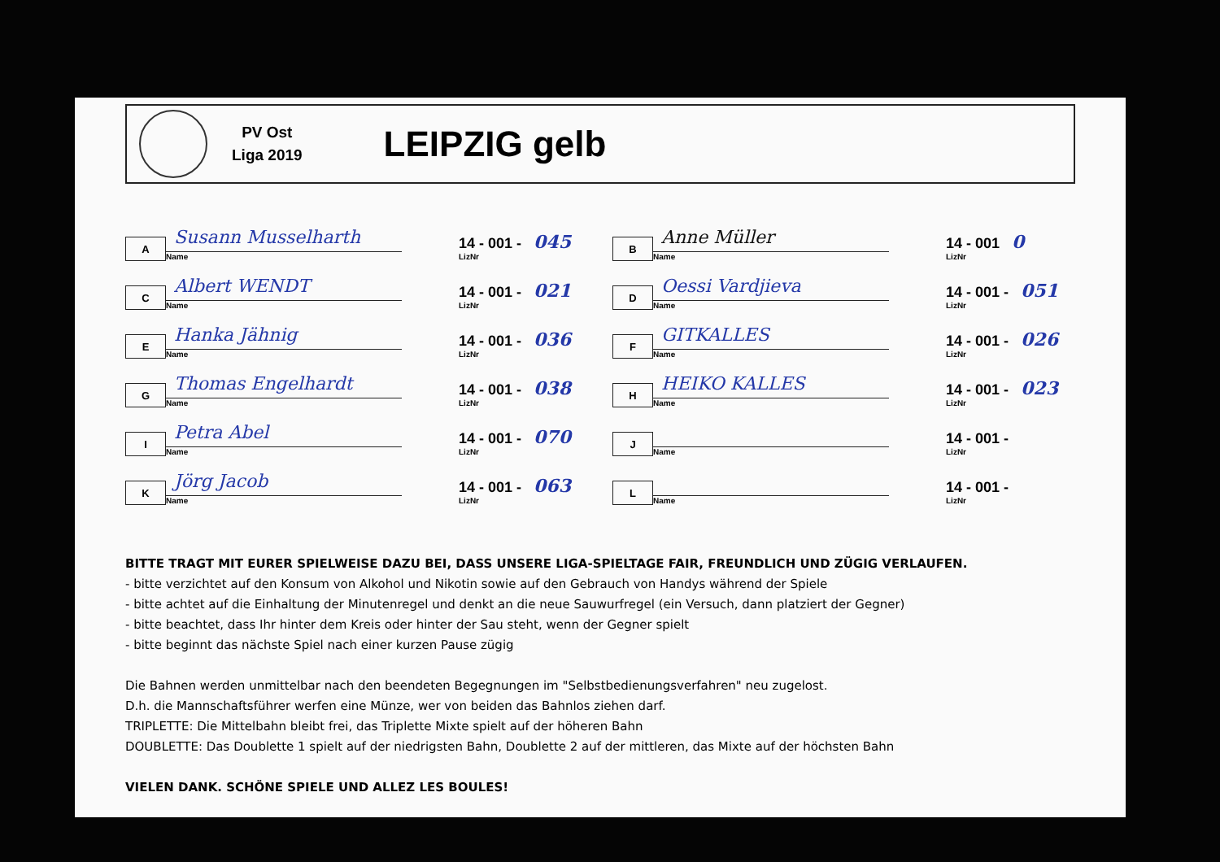PV Ost
Liga 2019
LEIPZIG gelb
A
Susann Musselharth
Name
14 - 001 - 045
LizNr
C
Albert WENDT
Name
14 - 001 - 021
LizNr
E
Hanka Jähnig
Name
14 - 001 - 036
LizNr
G
Thomas Engelhardt
Name
14 - 001 - 038
LizNr
I
Petra Abel
Name
14 - 001 - 070
LizNr
K
Jörg Jacob
Name
14 - 001 - 063
LizNr
B
Anne Müller
Name
14 - 001 0
LizNr
D
Oessi Vardjieva
Name
14 - 001 - 051
LizNr
F
GITKALLES
Name
14 - 001 - 026
LizNr
H
HEIKO KALLES
Name
14 - 001 - 023
LizNr
J
Name
14 - 001 -
LizNr
L
Name
14 - 001 -
LizNr
BITTE TRAGT MIT EURER SPIELWEISE DAZU BEI, DASS UNSERE LIGA-SPIELTAGE FAIR, FREUNDLICH UND ZÜGIG VERLAUFEN.
- bitte verzichtet auf den Konsum von Alkohol und Nikotin sowie auf den Gebrauch von Handys während der Spiele
- bitte achtet auf die Einhaltung der Minutenregel und denkt an die neue Sauwurfregel (ein Versuch, dann platziert der Gegner)
- bitte beachtet, dass Ihr hinter dem Kreis oder hinter der Sau steht, wenn der Gegner spielt
- bitte beginnt das nächste Spiel nach einer kurzen Pause zügig
Die Bahnen werden unmittelbar nach den beendeten Begegnungen im "Selbstbedienungsverfahren" neu zugelost.
D.h. die Mannschaftsführer werfen eine Münze, wer von beiden das Bahnlos ziehen darf.
TRIPLETTE: Die Mittelbahn bleibt frei, das Triplette Mixte spielt auf der höheren Bahn
DOUBLETTE: Das Doublette 1 spielt auf der niedrigsten Bahn, Doublette 2 auf der mittleren, das Mixte auf der höchsten Bahn
VIELEN DANK. SCHÖNE SPIELE UND ALLEZ LES BOULES!